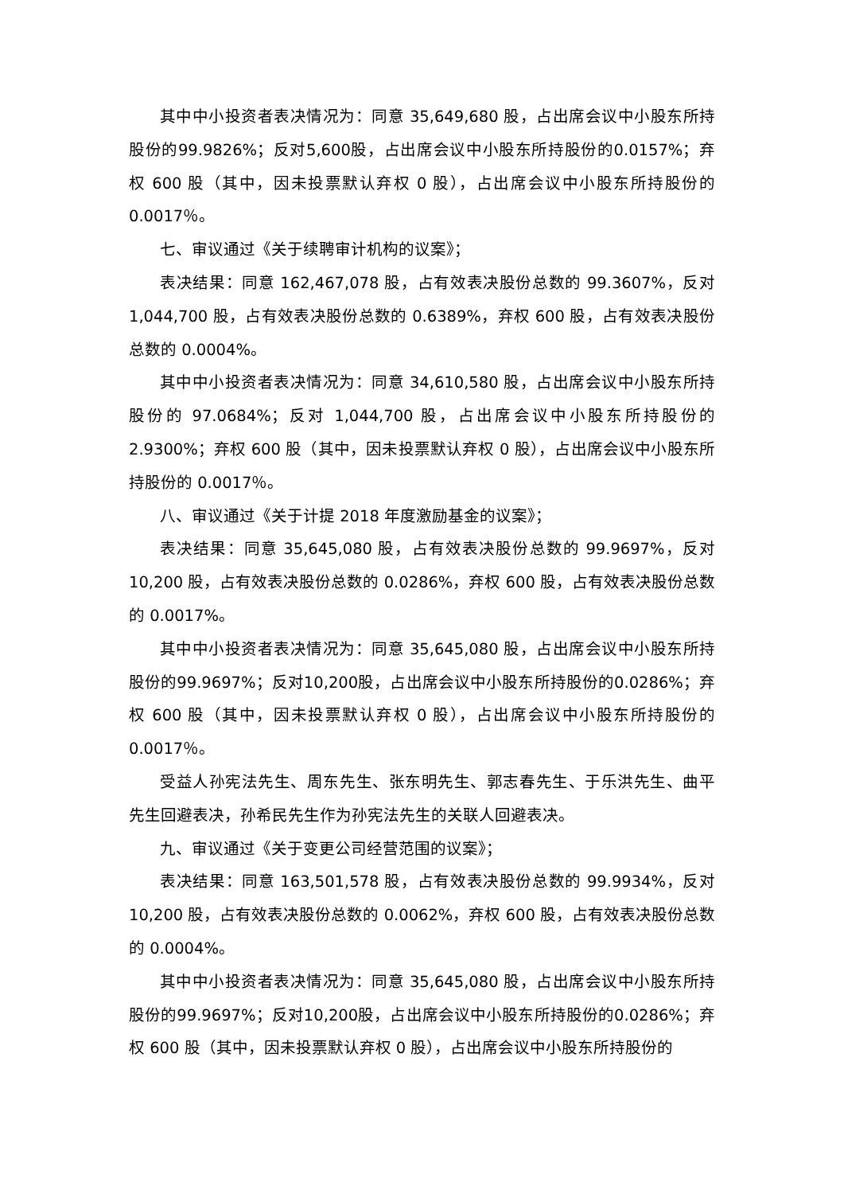其中中小投资者表决情况为：同意 35,649,680 股，占出席会议中小股东所持股份的99.9826%；反对5,600股，占出席会议中小股东所持股份的0.0157%；弃权 600 股（其中，因未投票默认弃权 0 股），占出席会议中小股东所持股份的0.0017％。
七、审议通过《关于续聘审计机构的议案》；
表决结果：同意 162,467,078 股，占有效表决股份总数的 99.3607%，反对1,044,700 股，占有效表决股份总数的 0.6389%，弃权 600 股，占有效表决股份总数的 0.0004%。
其中中小投资者表决情况为：同意 34,610,580 股，占出席会议中小股东所持股份的 97.0684%；反对 1,044,700 股，占出席会议中小股东所持股份的2.9300%；弃权 600 股（其中，因未投票默认弃权 0 股），占出席会议中小股东所持股份的 0.0017％。
八、审议通过《关于计提 2018 年度激励基金的议案》；
表决结果：同意 35,645,080 股，占有效表决股份总数的 99.9697%，反对10,200 股，占有效表决股份总数的 0.0286%，弃权 600 股，占有效表决股份总数的 0.0017%。
其中中小投资者表决情况为：同意 35,645,080 股，占出席会议中小股东所持股份的99.9697%；反对10,200股，占出席会议中小股东所持股份的0.0286%；弃权 600 股（其中，因未投票默认弃权 0 股），占出席会议中小股东所持股份的0.0017％。
受益人孙宪法先生、周东先生、张东明先生、郭志春先生、于乐洪先生、曲平先生回避表决，孙希民先生作为孙宪法先生的关联人回避表决。
九、审议通过《关于变更公司经营范围的议案》；
表决结果：同意 163,501,578 股，占有效表决股份总数的 99.9934%，反对10,200 股，占有效表决股份总数的 0.0062%，弃权 600 股，占有效表决股份总数的 0.0004%。
其中中小投资者表决情况为：同意 35,645,080 股，占出席会议中小股东所持股份的99.9697%；反对10,200股，占出席会议中小股东所持股份的0.0286%；弃权 600 股（其中，因未投票默认弃权 0 股），占出席会议中小股东所持股份的